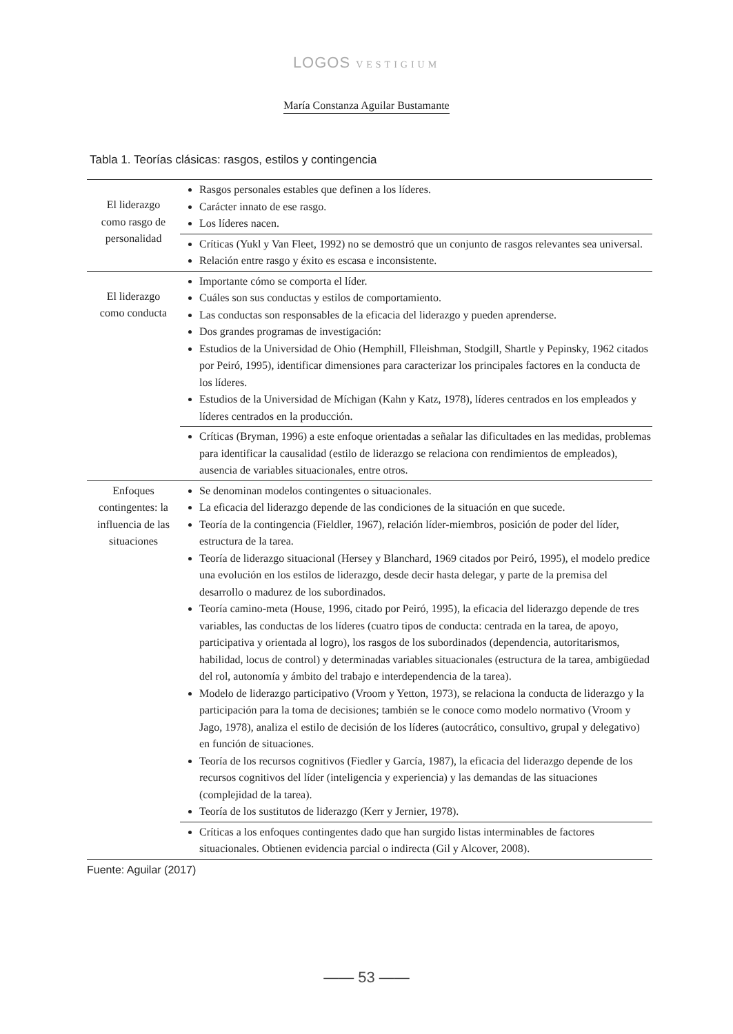LOGOS VESTIGIUM
María Constanza Aguilar Bustamante
Tabla 1. Teorías clásicas: rasgos, estilos y contingencia
| El liderazgo como rasgo de personalidad | Rasgos personales estables que definen a los líderes. Carácter innato de ese rasgo. Los líderes nacen. |
| | Críticas (Yukl y Van Fleet, 1992) no se demostró que un conjunto de rasgos relevantes sea universal. Relación entre rasgo y éxito es escasa e inconsistente. |
| El liderazgo como conducta | Importante cómo se comporta el líder. Cuáles son sus conductas y estilos de comportamiento. Las conductas son responsables de la eficacia del liderazgo y pueden aprenderse. Dos grandes programas de investigación: Estudios de la Universidad de Ohio (Hemphill, Flleishman, Stodgill, Shartle y Pepinsky, 1962 citados por Peiró, 1995), identificar dimensiones para caracterizar los principales factores en la conducta de los líderes. Estudios de la Universidad de Míchigan (Kahn y Katz, 1978), líderes centrados en los empleados y líderes centrados en la producción. |
| | Críticas (Bryman, 1996) a este enfoque orientadas a señalar las dificultades en las medidas, problemas para identificar la causalidad (estilo de liderazgo se relaciona con rendimientos de empleados), ausencia de variables situacionales, entre otros. |
| Enfoques contingentes: la influencia de las situaciones | Se denominan modelos contingentes o situacionales. La eficacia del liderazgo depende de las condiciones de la situación en que sucede. Teoría de la contingencia (Fieldler, 1967), relación líder-miembros, posición de poder del líder, estructura de la tarea. Teoría de liderazgo situacional (Hersey y Blanchard, 1969 citados por Peiró, 1995), el modelo predice una evolución en los estilos de liderazgo, desde decir hasta delegar, y parte de la premisa del desarrollo o madurez de los subordinados. Teoría camino-meta (House, 1996, citado por Peiró, 1995), la eficacia del liderazgo depende de tres variables, las conductas de los líderes (cuatro tipos de conducta: centrada en la tarea, de apoyo, participativa y orientada al logro), los rasgos de los subordinados (dependencia, autoritarismos, habilidad, locus de control) y determinadas variables situacionales (estructura de la tarea, ambigüedad del rol, autonomía y ámbito del trabajo e interdependencia de la tarea). Modelo de liderazgo participativo (Vroom y Yetton, 1973), se relaciona la conducta de liderazgo y la participación para la toma de decisiones; también se le conoce como modelo normativo (Vroom y Jago, 1978), analiza el estilo de decisión de los líderes (autocrático, consultivo, grupal y delegativo) en función de situaciones. Teoría de los recursos cognitivos (Fiedler y García, 1987), la eficacia del liderazgo depende de los recursos cognitivos del líder (inteligencia y experiencia) y las demandas de las situaciones (complejidad de la tarea). Teoría de los sustitutos de liderazgo (Kerr y Jernier, 1978). |
| | Críticas a los enfoques contingentes dado que han surgido listas interminables de factores situacionales. Obtienen evidencia parcial o indirecta (Gil y Alcover, 2008). |
Fuente: Aguilar (2017)
—— 53 ——